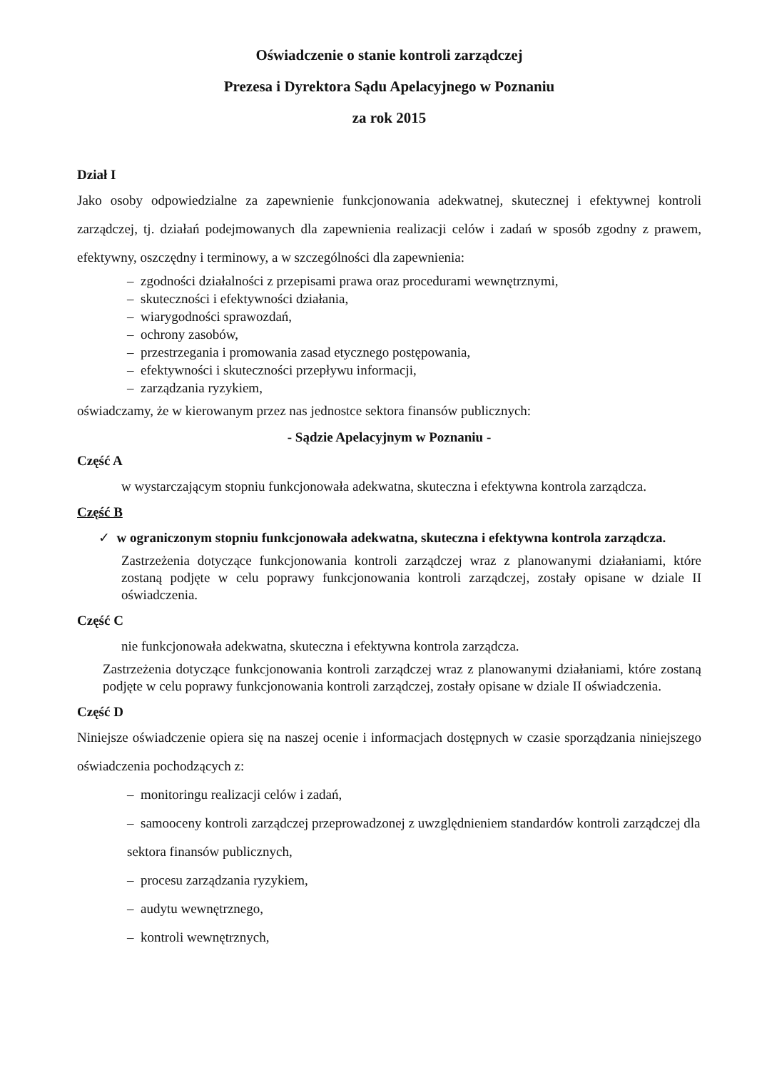Oświadczenie o stanie kontroli zarządczej
Prezesa i Dyrektora Sądu Apelacyjnego w Poznaniu
za rok 2015
Dział I
Jako osoby odpowiedzialne za zapewnienie funkcjonowania adekwatnej, skutecznej i efektywnej kontroli zarządczej, tj. działań podejmowanych dla zapewnienia realizacji celów i zadań w sposób zgodny z prawem, efektywny, oszczędny i terminowy, a w szczególności dla zapewnienia:
– zgodności działalności z przepisami prawa oraz procedurami wewnętrznymi,
– skuteczności i efektywności działania,
– wiarygodności sprawozdań,
– ochrony zasobów,
– przestrzegania i promowania zasad etycznego postępowania,
– efektywności i skuteczności przepływu informacji,
– zarządzania ryzykiem,
oświadczamy, że w kierowanym przez nas jednostce sektora finansów publicznych:
- Sądzie Apelacyjnym w Poznaniu -
Część A
w wystarczającym stopniu funkcjonowała adekwatna, skuteczna i efektywna kontrola zarządcza.
Część B
✓ w ograniczonym stopniu funkcjonowała adekwatna, skuteczna i efektywna kontrola zarządcza.
Zastrzeżenia dotyczące funkcjonowania kontroli zarządczej wraz z planowanymi działaniami, które zostaną podjęte w celu poprawy funkcjonowania kontroli zarządczej, zostały opisane w dziale II oświadczenia.
Część C
nie funkcjonowała adekwatna, skuteczna i efektywna kontrola zarządcza.
Zastrzeżenia dotyczące funkcjonowania kontroli zarządczej wraz z planowanymi działaniami, które zostaną podjęte w celu poprawy funkcjonowania kontroli zarządczej, zostały opisane w dziale II oświadczenia.
Część D
Niniejsze oświadczenie opiera się na naszej ocenie i informacjach dostępnych w czasie sporządzania niniejszego oświadczenia pochodzących z:
– monitoringu realizacji celów i zadań,
– samooceny kontroli zarządczej przeprowadzonej z uwzględnieniem standardów kontroli zarządczej dla sektora finansów publicznych,
– procesu zarządzania ryzykiem,
– audytu wewnętrznego,
– kontroli wewnętrznych,